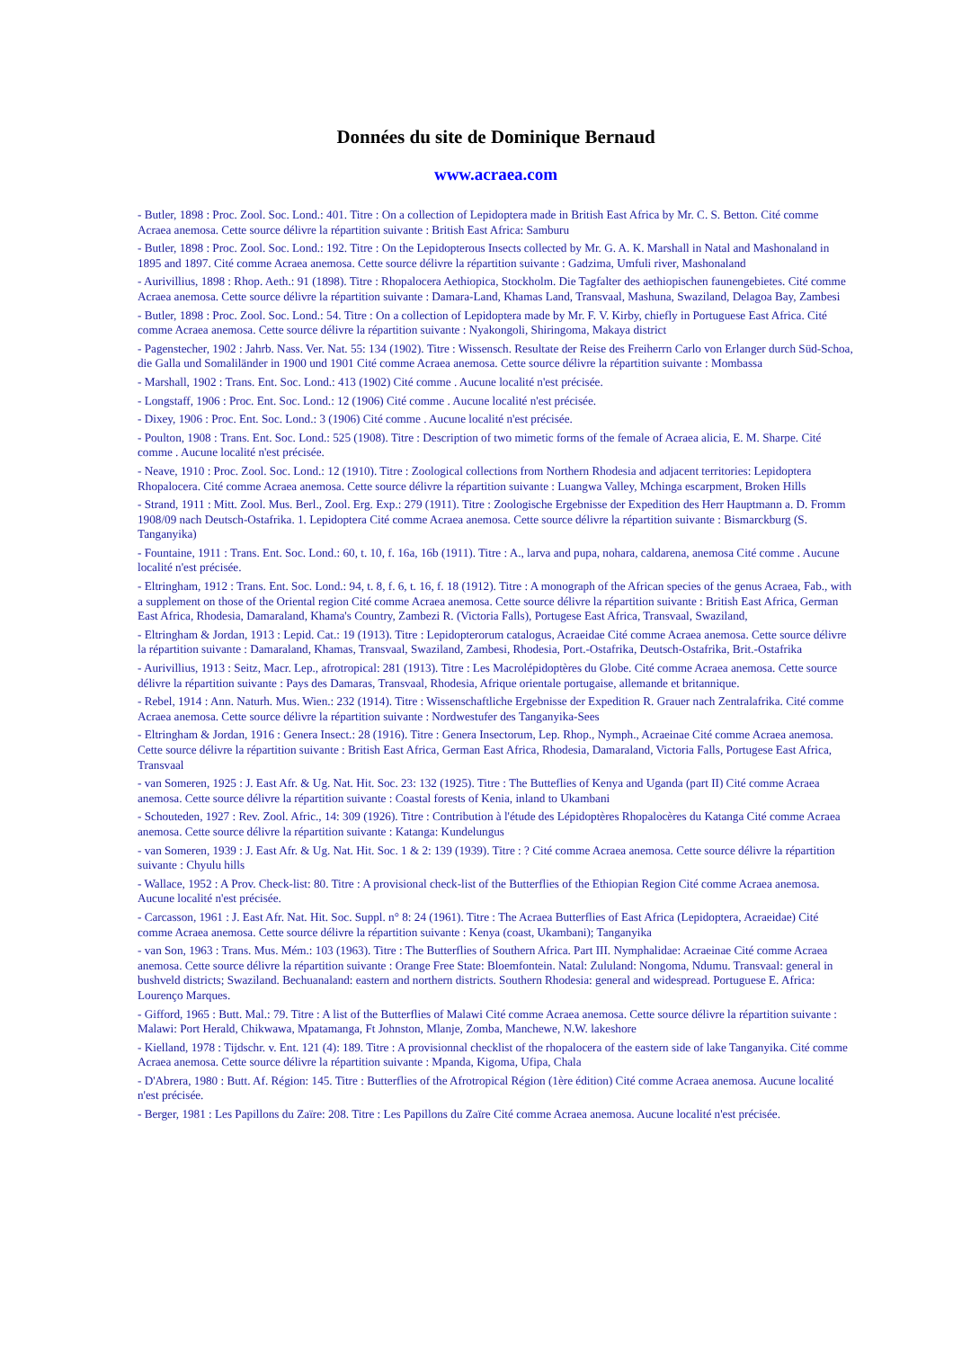Données du site de Dominique Bernaud
www.acraea.com
- Butler, 1898 : Proc. Zool. Soc. Lond.: 401. Titre : On a collection of Lepidoptera made in British East Africa by Mr. C. S. Betton. Cité comme Acraea anemosa. Cette source délivre la répartition suivante : British East Africa: Samburu
- Butler, 1898 : Proc. Zool. Soc. Lond.: 192. Titre : On the Lepidopterous Insects collected by Mr. G. A. K. Marshall in Natal and Mashonaland in 1895 and 1897. Cité comme Acraea anemosa. Cette source délivre la répartition suivante : Gadzima, Umfuli river, Mashonaland
- Aurivillius, 1898 : Rhop. Aeth.: 91 (1898). Titre : Rhopalocera Aethiopica, Stockholm. Die Tagfalter des aethiopischen faunengebietes. Cité comme Acraea anemosa. Cette source délivre la répartition suivante : Damara-Land, Khamas Land, Transvaal, Mashuna, Swaziland, Delagoa Bay, Zambesi
- Butler, 1898 : Proc. Zool. Soc. Lond.: 54. Titre : On a collection of Lepidoptera made by Mr. F. V. Kirby, chiefly in Portuguese East Africa. Cité comme Acraea anemosa. Cette source délivre la répartition suivante : Nyakongoli, Shiringoma, Makaya district
- Pagenstecher, 1902 : Jahrb. Nass. Ver. Nat. 55: 134 (1902). Titre : Wissensch. Resultate der Reise des Freiherrn Carlo von Erlanger durch Süd-Schoa, die Galla und Somaliländer in 1900 und 1901 Cité comme Acraea anemosa. Cette source délivre la répartition suivante : Mombassa
- Marshall, 1902 : Trans. Ent. Soc. Lond.: 413 (1902) Cité comme . Aucune localité n'est précisée.
- Longstaff, 1906 : Proc. Ent. Soc. Lond.: 12 (1906) Cité comme . Aucune localité n'est précisée.
- Dixey, 1906 : Proc. Ent. Soc. Lond.: 3 (1906) Cité comme . Aucune localité n'est précisée.
- Poulton, 1908 : Trans. Ent. Soc. Lond.: 525 (1908). Titre : Description of two mimetic forms of the female of Acraea alicia, E. M. Sharpe. Cité comme . Aucune localité n'est précisée.
- Neave, 1910 : Proc. Zool. Soc. Lond.: 12 (1910). Titre : Zoological collections from Northern Rhodesia and adjacent territories: Lepidoptera Rhopalocera. Cité comme Acraea anemosa. Cette source délivre la répartition suivante : Luangwa Valley, Mchinga escarpment, Broken Hills
- Strand, 1911 : Mitt. Zool. Mus. Berl., Zool. Erg. Exp.: 279 (1911). Titre : Zoologische Ergebnisse der Expedition des Herr Hauptmann a. D. Fromm 1908/09 nach Deutsch-Ostafrika. 1. Lepidoptera Cité comme Acraea anemosa. Cette source délivre la répartition suivante : Bismarckburg (S. Tanganyika)
- Fountaine, 1911 : Trans. Ent. Soc. Lond.: 60, t. 10, f. 16a, 16b (1911). Titre : A., larva and pupa, nohara, caldarena, anemosa Cité comme . Aucune localité n'est précisée.
- Eltringham, 1912 : Trans. Ent. Soc. Lond.: 94, t. 8, f. 6, t. 16, f. 18 (1912). Titre : A monograph of the African species of the genus Acraea, Fab., with a supplement on those of the Oriental region Cité comme Acraea anemosa. Cette source délivre la répartition suivante : British East Africa, German East Africa, Rhodesia, Damaraland, Khama's Country, Zambezi R. (Victoria Falls), Portugese East Africa, Transvaal, Swaziland,
- Eltringham & Jordan, 1913 : Lepid. Cat.: 19 (1913). Titre : Lepidopterorum catalogus, Acraeidae Cité comme Acraea anemosa. Cette source délivre la répartition suivante : Damaraland, Khamas, Transvaal, Swaziland, Zambesi, Rhodesia, Port.-Ostafrika, Deutsch-Ostafrika, Brit.-Ostafrika
- Aurivillius, 1913 : Seitz, Macr. Lep., afrotropical: 281 (1913). Titre : Les Macrolépidoptères du Globe. Cité comme Acraea anemosa. Cette source délivre la répartition suivante : Pays des Damaras, Transvaal, Rhodesia, Afrique orientale portugaise, allemande et britannique.
- Rebel, 1914 : Ann. Naturh. Mus. Wien.: 232 (1914). Titre : Wissenschaftliche Ergebnisse der Expedition R. Grauer nach Zentralafrika. Cité comme Acraea anemosa. Cette source délivre la répartition suivante : Nordwestufer des Tanganyika-Sees
- Eltringham & Jordan, 1916 : Genera Insect.: 28 (1916). Titre : Genera Insectorum, Lep. Rhop., Nymph., Acraeinae Cité comme Acraea anemosa. Cette source délivre la répartition suivante : British East Africa, German East Africa, Rhodesia, Damaraland, Victoria Falls, Portugese East Africa, Transvaal
- van Someren, 1925 : J. East Afr. & Ug. Nat. Hit. Soc. 23: 132 (1925). Titre : The Butteflies of Kenya and Uganda (part II) Cité comme Acraea anemosa. Cette source délivre la répartition suivante : Coastal forests of Kenia, inland to Ukambani
- Schouteden, 1927 : Rev. Zool. Afric., 14: 309 (1926). Titre : Contribution à l'étude des Lépidoptères Rhopalocères du Katanga Cité comme Acraea anemosa. Cette source délivre la répartition suivante : Katanga: Kundelungus
- van Someren, 1939 : J. East Afr. & Ug. Nat. Hit. Soc. 1 & 2: 139 (1939). Titre : ? Cité comme Acraea anemosa. Cette source délivre la répartition suivante : Chyulu hills
- Wallace, 1952 : A Prov. Check-list: 80. Titre : A provisional check-list of the Butterflies of the Ethiopian Region Cité comme Acraea anemosa. Aucune localité n'est précisée.
- Carcasson, 1961 : J. East Afr. Nat. Hit. Soc. Suppl. n° 8: 24 (1961). Titre : The Acraea Butterflies of East Africa (Lepidoptera, Acraeidae) Cité comme Acraea anemosa. Cette source délivre la répartition suivante : Kenya (coast, Ukambani); Tanganyika
- van Son, 1963 : Trans. Mus. Mém.: 103 (1963). Titre : The Butterflies of Southern Africa. Part III. Nymphalidae: Acraeinae Cité comme Acraea anemosa. Cette source délivre la répartition suivante : Orange Free State: Bloemfontein. Natal: Zululand: Nongoma, Ndumu. Transvaal: general in bushveld districts; Swaziland. Bechuanaland: eastern and northern districts. Southern Rhodesia: general and widespread. Portuguese E. Africa: Lourenço Marques.
- Gifford, 1965 : Butt. Mal.: 79. Titre : A list of the Butterflies of Malawi Cité comme Acraea anemosa. Cette source délivre la répartition suivante : Malawi: Port Herald, Chikwawa, Mpatamanga, Ft Johnston, Mlanje, Zomba, Manchewe, N.W. lakeshore
- Kielland, 1978 : Tijdschr. v. Ent. 121 (4): 189. Titre : A provisionnal checklist of the rhopalocera of the eastern side of lake Tanganyika. Cité comme Acraea anemosa. Cette source délivre la répartition suivante : Mpanda, Kigoma, Ufipa, Chala
- D'Abrera, 1980 : Butt. Af. Région: 145. Titre : Butterflies of the Afrotropical Région (1ère édition) Cité comme Acraea anemosa. Aucune localité n'est précisée.
- Berger, 1981 : Les Papillons du Zaïre: 208. Titre : Les Papillons du Zaïre Cité comme Acraea anemosa. Aucune localité n'est précisée.